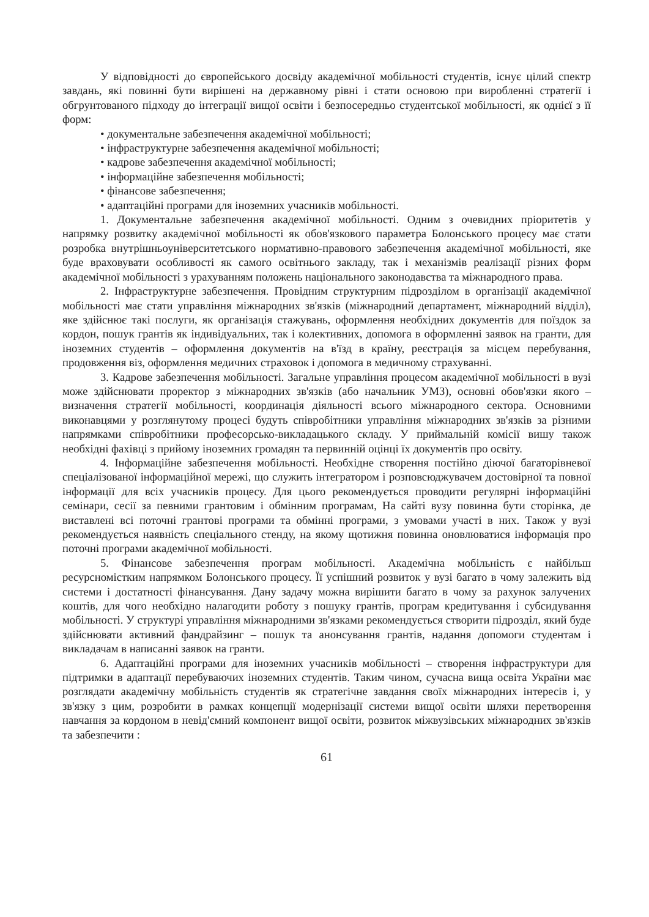У відповідності до європейського досвіду академічної мобільності студентів, існує цілий спектр завдань, які повинні бути вирішені на державному рівні і стати основою при виробленні стратегії і обгрунтованого підходу до інтеграції вищої освіти і безпосередньо студентської мобільності, як однієї з її форм:
• документальне забезпечення академічної мобільності;
• інфраструктурне забезпечення академічної мобільності;
• кадрове забезпечення академічної мобільності;
• інформаційне забезпечення мобільності;
• фінансове забезпечення;
• адаптаційні програми для іноземних учасників мобільності.
1. Документальне забезпечення академічної мобільності. Одним з очевидних пріоритетів у напрямку розвитку академічної мобільності як обов'язкового параметра Болонського процесу має стати розробка внутрішньоуніверситетського нормативно-правового забезпечення академічної мобільності, яке буде враховувати особливості як самого освітнього закладу, так і механізмів реалізації різних форм академічної мобільності з урахуванням положень національного законодавства та міжнародного права.
2. Інфраструктурне забезпечення. Провідним структурним підрозділом в організації академічної мобільності має стати управління міжнародних зв'язків (міжнародний департамент, міжнародний відділ), яке здійснює такі послуги, як організація стажувань, оформлення необхідних документів для поїздок за кордон, пошук грантів як індивідуальних, так і колективних, допомога в оформленні заявок на гранти, для іноземних студентів – оформлення документів на в'їзд в країну, реєстрація за місцем перебування, продовження віз, оформлення медичних страховок і допомога в медичному страхуванні.
3. Кадрове забезпечення мобільності. Загальне управління процесом академічної мобільності в вузі може здійснювати проректор з міжнародних зв'язків (або начальник УМЗ), основні обов'язки якого – визначення стратегії мобільності, координація діяльності всього міжнародного сектора. Основними виконавцями у розглянутому процесі будуть співробітники управління міжнародних зв'язків за різними напрямками співробітники професорсько-викладацького складу. У приймальній комісії вишу також необхідні фахівці з прийому іноземних громадян та первинній оцінці їх документів про освіту.
4. Інформаційне забезпечення мобільності. Необхідне створення постійно діючої багаторівневої спеціалізованої інформаційної мережі, що служить інтегратором і розповсюджувачем достовірної та повної інформації для всіх учасників процесу. Для цього рекомендується проводити регулярні інформаційні семінари, сесії за певними грантовим і обмінним програмам, На сайті вузу повинна бути сторінка, де виставлені всі поточні грантові програми та обмінні програми, з умовами участі в них. Також у вузі рекомендується наявність спеціального стенду, на якому щотижня повинна оновлюватися інформація про поточні програми академічної мобільності.
5. Фінансове забезпечення програм мобільності. Академічна мобільність є найбільш ресурсномістким напрямком Болонського процесу. Її успішний розвиток у вузі багато в чому залежить від системи і достатності фінансування. Дану задачу можна вирішити багато в чому за рахунок залучених коштів, для чого необхідно налагодити роботу з пошуку грантів, програм кредитування і субсидування мобільності. У структурі управління міжнародними зв'язками рекомендується створити підрозділ, який буде здійснювати активний фандрайзинг – пошук та анонсування грантів, надання допомоги студентам і викладачам в написанні заявок на гранти.
6. Адаптаційні програми для іноземних учасників мобільності – створення інфраструктури для підтримки в адаптації перебуваючих іноземних студентів. Таким чином, сучасна вища освіта України має розглядати академічну мобільність студентів як стратегічне завдання своїх міжнародних інтересів і, у зв'язку з цим, розробити в рамках концепції модернізації системи вищої освіти шляхи перетворення навчання за кордоном в невід'ємний компонент вищої освіти, розвиток міжвузівських міжнародних зв'язків та забезпечити :
61